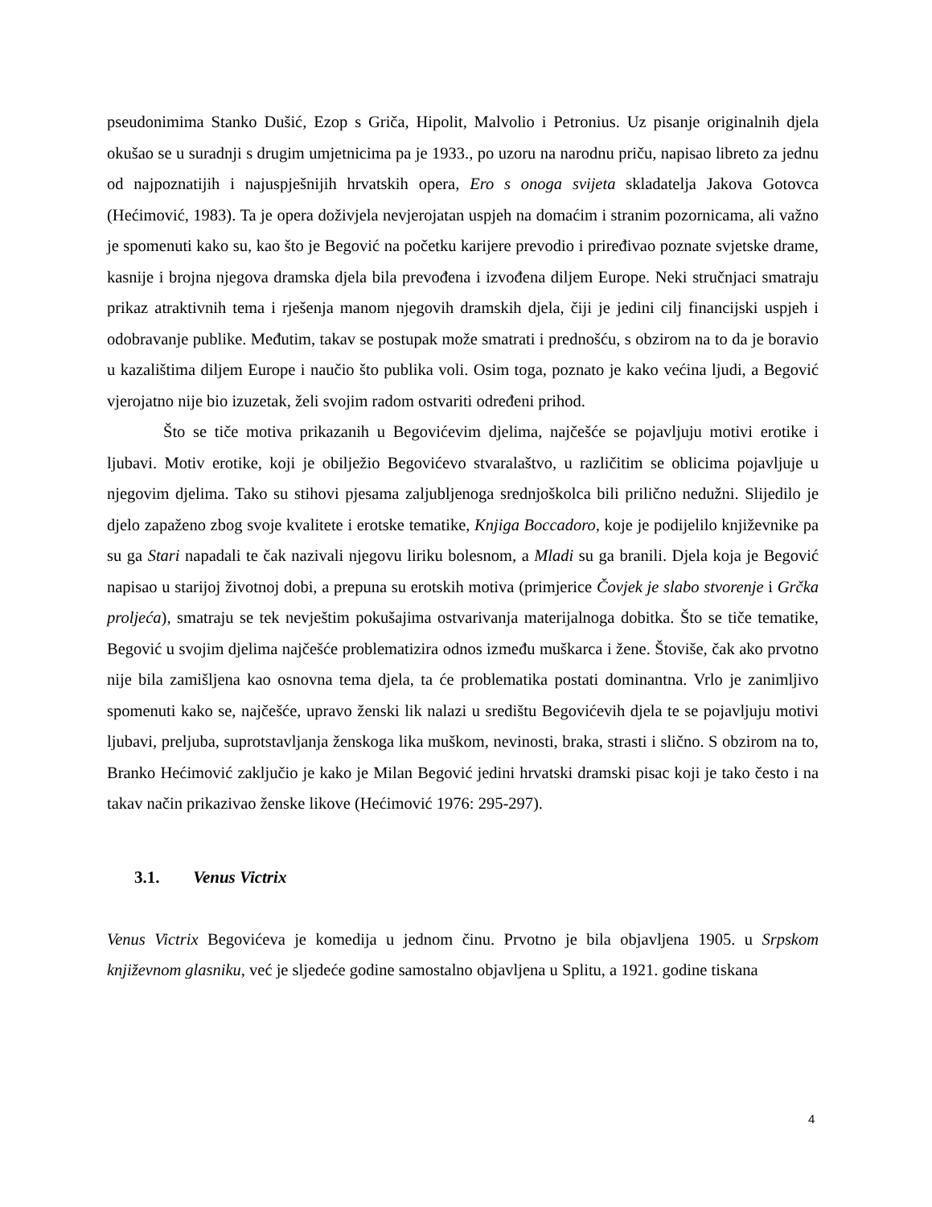pseudonimima Stanko Dušić, Ezop s Griča, Hipolit, Malvolio i Petronius. Uz pisanje originalnih djela okušao se u suradnji s drugim umjetnicima pa je 1933., po uzoru na narodnu priču, napisao libreto za jednu od najpoznatijih i najuspješnijih hrvatskih opera, Ero s onoga svijeta skladatelja Jakova Gotovca (Hećimović, 1983). Ta je opera doživjela nevjerojatan uspjeh na domaćim i stranim pozornicama, ali važno je spomenuti kako su, kao što je Begović na početku karijere prevodio i priređivao poznate svjetske drame, kasnije i brojna njegova dramska djela bila prevođena i izvođena diljem Europe. Neki stručnjaci smatraju prikaz atraktivnih tema i rješenja manom njegovih dramskih djela, čiji je jedini cilj financijski uspjeh i odobravanje publike. Međutim, takav se postupak može smatrati i prednošću, s obzirom na to da je boravio u kazalištima diljem Europe i naučio što publika voli. Osim toga, poznato je kako većina ljudi, a Begović vjerojatno nije bio izuzetak, želi svojim radom ostvariti određeni prihod.
Što se tiče motiva prikazanih u Begovićevim djelima, najčešće se pojavljuju motivi erotike i ljubavi. Motiv erotike, koji je obilježio Begovićevo stvaralaštvo, u različitim se oblicima pojavljuje u njegovim djelima. Tako su stihovi pjesama zaljubljenoga srednjoškolca bili prilično nedužni. Slijedilo je djelo zapaženo zbog svoje kvalitete i erotske tematike, Knjiga Boccadoro, koje je podijelilo književnike pa su ga Stari napadali te čak nazivali njegovu liriku bolesnom, a Mladi su ga branili. Djela koja je Begović napisao u starijoj životnoj dobi, a prepuna su erotskih motiva (primjerice Čovjek je slabo stvorenje i Grčka proljeća), smatraju se tek nevještim pokušajima ostvarivanja materijalnoga dobitka. Što se tiče tematike, Begović u svojim djelima najčešće problematizira odnos između muškarca i žene. Štoviše, čak ako prvotno nije bila zamišljena kao osnovna tema djela, ta će problematika postati dominantna. Vrlo je zanimljivo spomenuti kako se, najčešće, upravo ženski lik nalazi u središtu Begovićevih djela te se pojavljuju motivi ljubavi, preljuba, suprotstavljanja ženskoga lika muškom, nevinosti, braka, strasti i slično. S obzirom na to, Branko Hećimović zaključio je kako je Milan Begović jedini hrvatski dramski pisac koji je tako često i na takav način prikazivao ženske likove (Hećimović 1976: 295-297).
3.1. Venus Victrix
Venus Victrix Begovićeva je komedija u jednom činu. Prvotno je bila objavljena 1905. u Srpskom književnom glasniku, već je sljedeće godine samostalno objavljena u Splitu, a 1921. godine tiskana
4